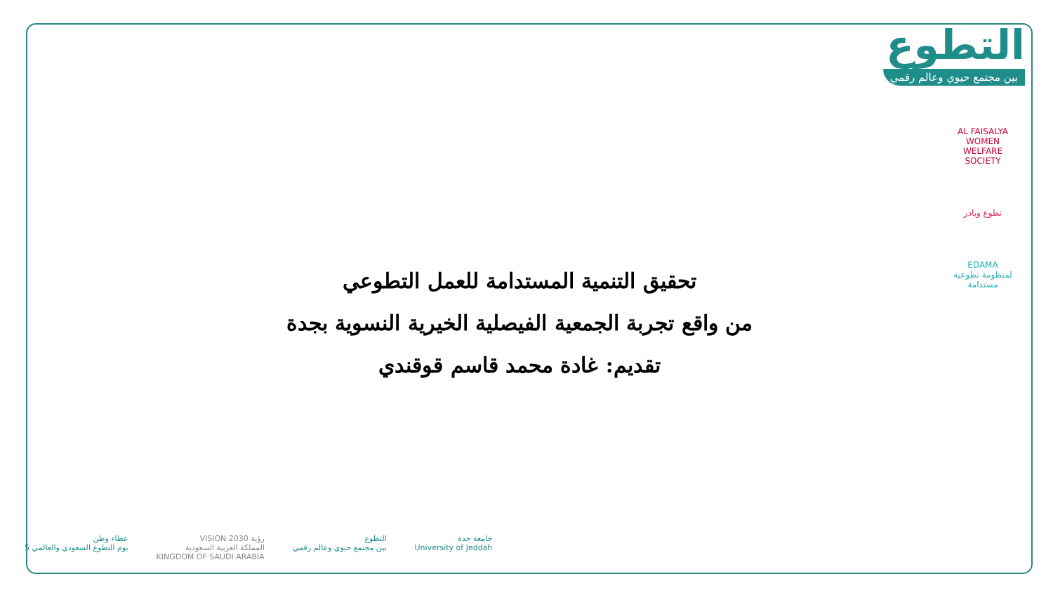التطوع
بين مجتمع حيوي وعالم رقمي
AL FAISALYA WOMEN WELFARE SOCIETY
تطوع وبادر
EDAMA
لمنظومة تطوعية مستدامة
تحقيق التنمية المستدامة للعمل التطوعي
من واقع تجربة الجمعية الفيصلية الخيرية النسوية بجدة
تقديم: غادة محمد قاسم قوقندي
جامعة جدة
University of Jeddah
التطوع
بين مجتمع حيوي وعالم رقمي
رؤية VISION 2030
المملكة العربية السعودية
KINGDOM OF SAUDI ARABIA
عطاء وطن
يوم التطوع السعودي والعالمي 5